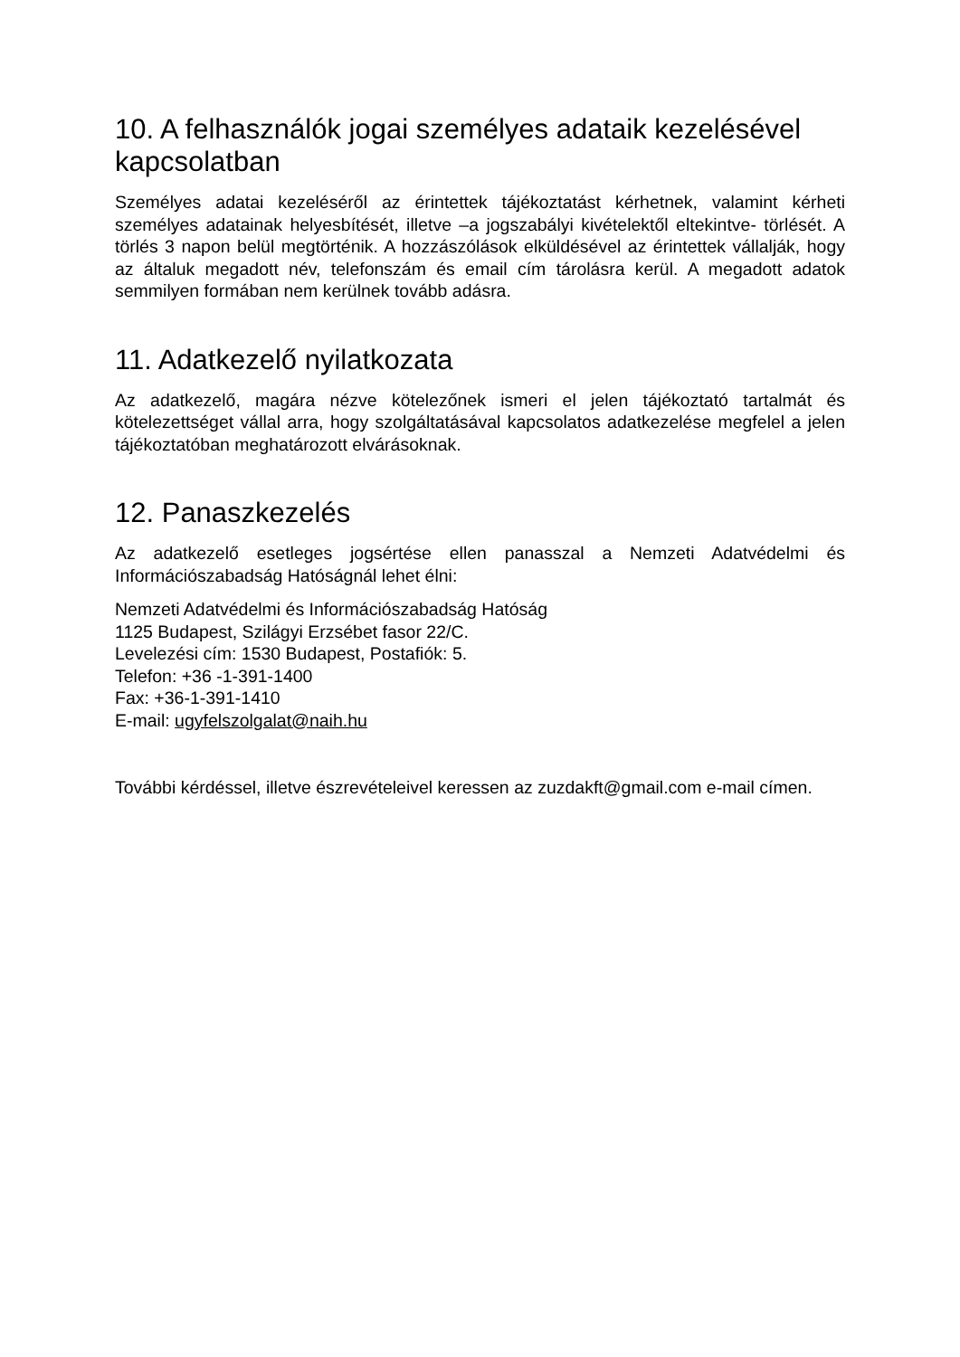10. A felhasználók jogai személyes adataik kezelésével kapcsolatban
Személyes adatai kezeléséről az érintettek tájékoztatást kérhetnek, valamint kérheti személyes adatainak helyesbítését, illetve –a jogszabályi kivételektől eltekintve- törlését. A törlés 3 napon belül megtörténik. A hozzászólások elküldésével az érintettek vállalják, hogy az általuk megadott név, telefonszám és email cím tárolásra kerül. A megadott adatok semmilyen formában nem kerülnek tovább adásra.
11. Adatkezelő nyilatkozata
Az adatkezelő, magára nézve kötelezőnek ismeri el jelen tájékoztató tartalmát és kötelezettséget vállal arra, hogy szolgáltatásával kapcsolatos adatkezelése megfelel a jelen tájékoztatóban meghatározott elvárásoknak.
12. Panaszkezelés
Az adatkezelő esetleges jogsértése ellen panasszal a Nemzeti Adatvédelmi és Információszabadság Hatóságnál lehet élni:
Nemzeti Adatvédelmi és Információszabadság Hatóság
1125 Budapest, Szilágyi Erzsébet fasor 22/C.
Levelezési cím: 1530 Budapest, Postafiók: 5.
Telefon: +36 -1-391-1400
Fax: +36-1-391-1410
E-mail: ugyfelszolgalat@naih.hu
További kérdéssel, illetve észrevételeivel keressen az zuzdakft@gmail.com e-mail címen.